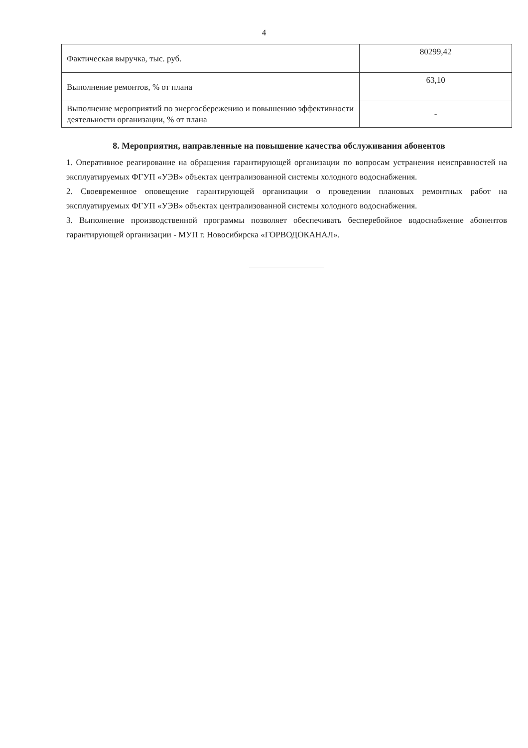4
| Фактическая выручка, тыс. руб. | 80299,42 |
| Выполнение ремонтов, % от плана | 63,10 |
| Выполнение мероприятий по энергосбережению и повышению эффективности деятельности организации, % от плана | - |
8. Мероприятия, направленные на повышение качества обслуживания абонентов
1. Оперативное реагирование на обращения гарантирующей организации по вопросам устранения неисправностей на эксплуатируемых ФГУП «УЭВ» объектах централизованной системы холодного водоснабжения.
2. Своевременное оповещение гарантирующей организации о проведении плановых ремонтных работ на эксплуатируемых ФГУП «УЭВ» объектах централизованной системы холодного водоснабжения.
3. Выполнение производственной программы позволяет обеспечивать бесперебойное водоснабжение абонентов гарантирующей организации - МУП г. Новосибирска «ГОРВОДОКАНАЛ».